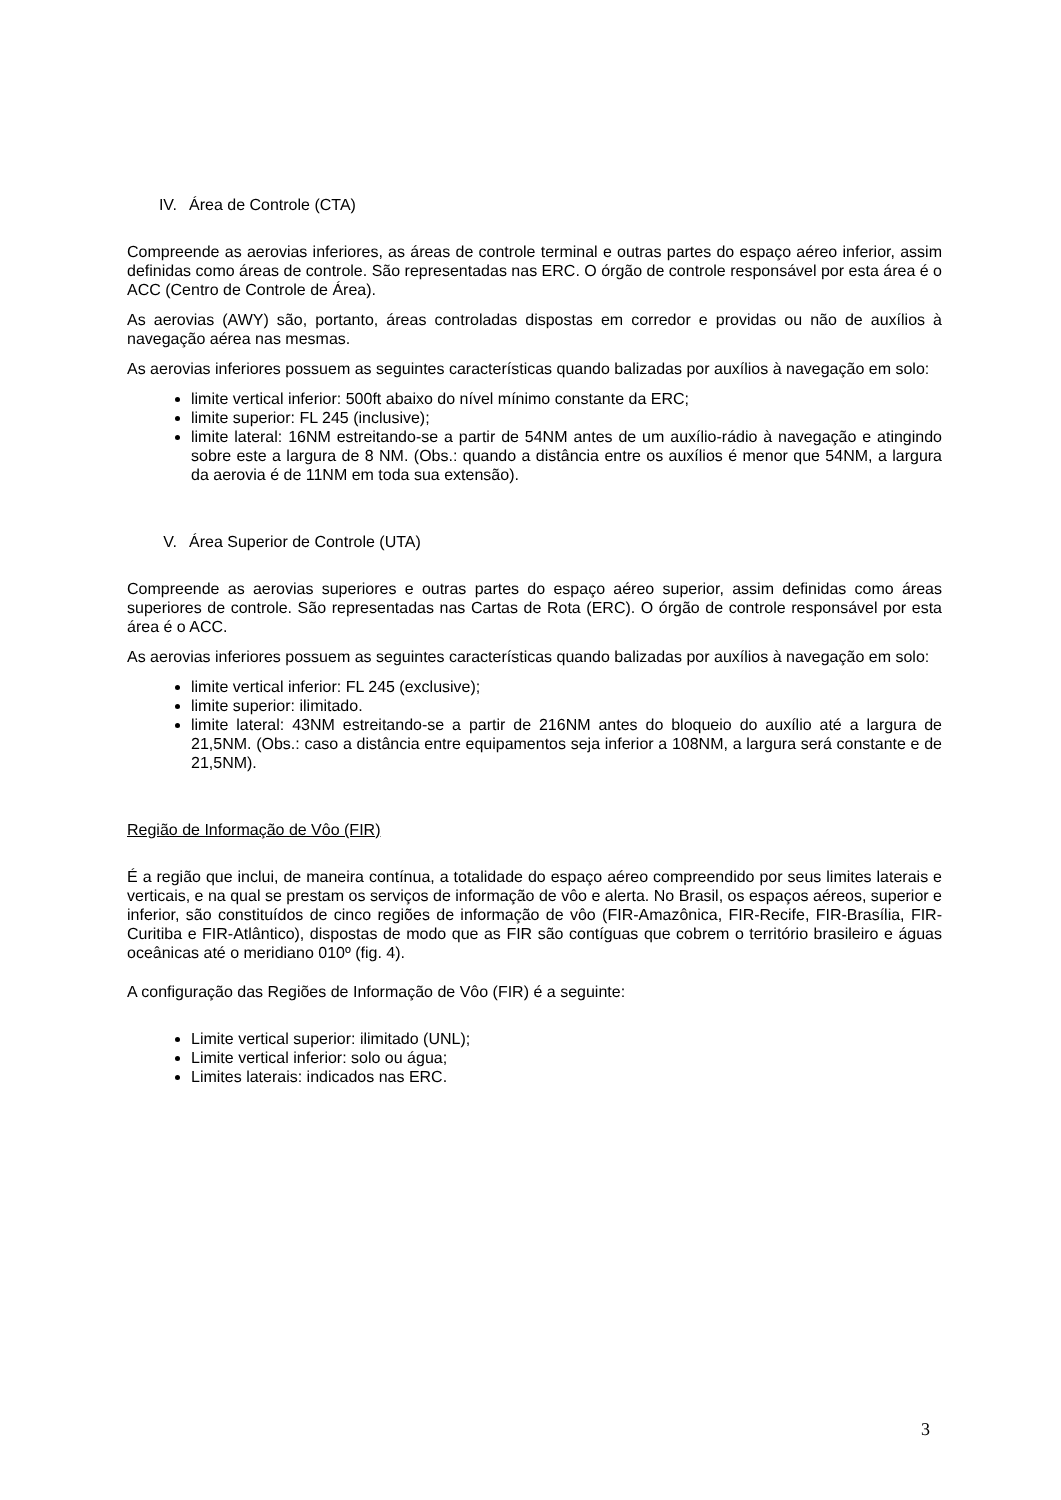IV. Área de Controle (CTA)
Compreende as aerovias inferiores, as áreas de controle terminal e outras partes do espaço aéreo inferior, assim definidas como áreas de controle. São representadas nas ERC. O órgão de controle responsável por esta área é o ACC (Centro de Controle de Área).
As aerovias (AWY) são, portanto, áreas controladas dispostas em corredor e providas ou não de auxílios à navegação aérea nas mesmas.
As aerovias inferiores possuem as seguintes características quando balizadas por auxílios à navegação em solo:
limite vertical inferior: 500ft abaixo do nível mínimo constante da ERC;
limite superior: FL 245 (inclusive);
limite lateral: 16NM estreitando-se a partir de 54NM antes de um auxílio-rádio à navegação e atingindo sobre este a largura de 8 NM. (Obs.: quando a distância entre os auxílios é menor que 54NM, a largura da aerovia é de 11NM em toda sua extensão).
V. Área Superior de Controle (UTA)
Compreende as aerovias superiores e outras partes do espaço aéreo superior, assim definidas como áreas superiores de controle. São representadas nas Cartas de Rota (ERC). O órgão de controle responsável por esta área é o ACC.
As aerovias inferiores possuem as seguintes características quando balizadas por auxílios à navegação em solo:
limite vertical inferior: FL 245 (exclusive);
limite superior: ilimitado.
limite lateral: 43NM estreitando-se a partir de 216NM antes do bloqueio do auxílio até a largura de 21,5NM. (Obs.: caso a distância entre equipamentos seja inferior a 108NM, a largura será constante e de 21,5NM).
Região de Informação de Vôo (FIR)
É a região que inclui, de maneira contínua, a totalidade do espaço aéreo compreendido por seus limites laterais e verticais, e na qual se prestam os serviços de informação de vôo e alerta. No Brasil, os espaços aéreos, superior e inferior, são constituídos de cinco regiões de informação de vôo (FIR-Amazônica, FIR-Recife, FIR-Brasília, FIR-Curitiba e FIR-Atlântico), dispostas de modo que as FIR são contíguas que cobrem o território brasileiro e águas oceânicas até o meridiano 010º (fig. 4).
A configuração das Regiões de Informação de Vôo (FIR) é a seguinte:
Limite vertical superior: ilimitado (UNL);
Limite vertical inferior: solo ou água;
Limites laterais: indicados nas ERC.
3